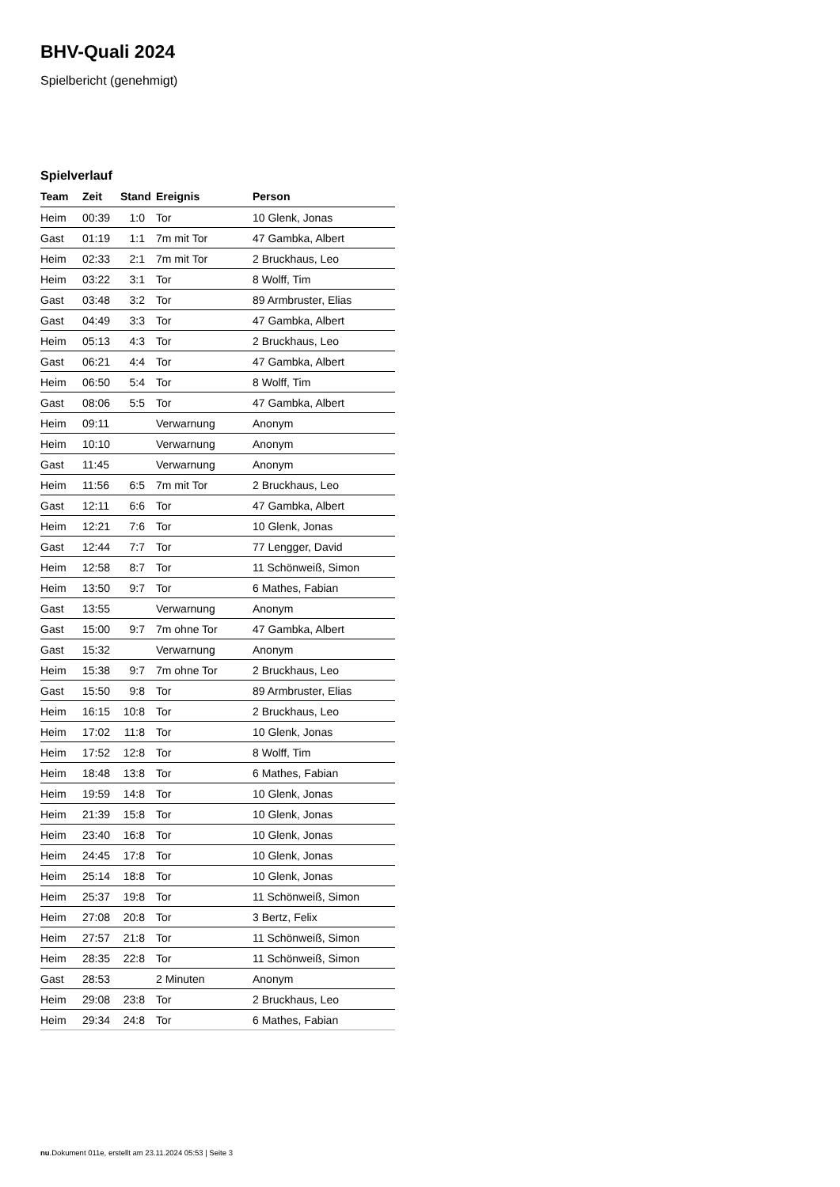BHV-Quali 2024
Spielbericht (genehmigt)
Spielverlauf
| Team | Zeit | Stand | Ereignis | Person |
| --- | --- | --- | --- | --- |
| Heim | 00:39 | 1:0 | Tor | 10 Glenk, Jonas |
| Gast | 01:19 | 1:1 | 7m mit Tor | 47 Gambka, Albert |
| Heim | 02:33 | 2:1 | 7m mit Tor | 2 Bruckhaus, Leo |
| Heim | 03:22 | 3:1 | Tor | 8 Wolff, Tim |
| Gast | 03:48 | 3:2 | Tor | 89 Armbruster, Elias |
| Gast | 04:49 | 3:3 | Tor | 47 Gambka, Albert |
| Heim | 05:13 | 4:3 | Tor | 2 Bruckhaus, Leo |
| Gast | 06:21 | 4:4 | Tor | 47 Gambka, Albert |
| Heim | 06:50 | 5:4 | Tor | 8 Wolff, Tim |
| Gast | 08:06 | 5:5 | Tor | 47 Gambka, Albert |
| Heim | 09:11 | | Verwarnung | Anonym |
| Heim | 10:10 | | Verwarnung | Anonym |
| Gast | 11:45 | | Verwarnung | Anonym |
| Heim | 11:56 | 6:5 | 7m mit Tor | 2 Bruckhaus, Leo |
| Gast | 12:11 | 6:6 | Tor | 47 Gambka, Albert |
| Heim | 12:21 | 7:6 | Tor | 10 Glenk, Jonas |
| Gast | 12:44 | 7:7 | Tor | 77 Lengger, David |
| Heim | 12:58 | 8:7 | Tor | 11 Schönweiß, Simon |
| Heim | 13:50 | 9:7 | Tor | 6 Mathes, Fabian |
| Gast | 13:55 | | Verwarnung | Anonym |
| Gast | 15:00 | 9:7 | 7m ohne Tor | 47 Gambka, Albert |
| Gast | 15:32 | | Verwarnung | Anonym |
| Heim | 15:38 | 9:7 | 7m ohne Tor | 2 Bruckhaus, Leo |
| Gast | 15:50 | 9:8 | Tor | 89 Armbruster, Elias |
| Heim | 16:15 | 10:8 | Tor | 2 Bruckhaus, Leo |
| Heim | 17:02 | 11:8 | Tor | 10 Glenk, Jonas |
| Heim | 17:52 | 12:8 | Tor | 8 Wolff, Tim |
| Heim | 18:48 | 13:8 | Tor | 6 Mathes, Fabian |
| Heim | 19:59 | 14:8 | Tor | 10 Glenk, Jonas |
| Heim | 21:39 | 15:8 | Tor | 10 Glenk, Jonas |
| Heim | 23:40 | 16:8 | Tor | 10 Glenk, Jonas |
| Heim | 24:45 | 17:8 | Tor | 10 Glenk, Jonas |
| Heim | 25:14 | 18:8 | Tor | 10 Glenk, Jonas |
| Heim | 25:37 | 19:8 | Tor | 11 Schönweiß, Simon |
| Heim | 27:08 | 20:8 | Tor | 3 Bertz, Felix |
| Heim | 27:57 | 21:8 | Tor | 11 Schönweiß, Simon |
| Heim | 28:35 | 22:8 | Tor | 11 Schönweiß, Simon |
| Gast | 28:53 | | 2 Minuten | Anonym |
| Heim | 29:08 | 23:8 | Tor | 2 Bruckhaus, Leo |
| Heim | 29:34 | 24:8 | Tor | 6 Mathes, Fabian |
nu.Dokument 011e, erstellt am 23.11.2024 05:53 | Seite 3